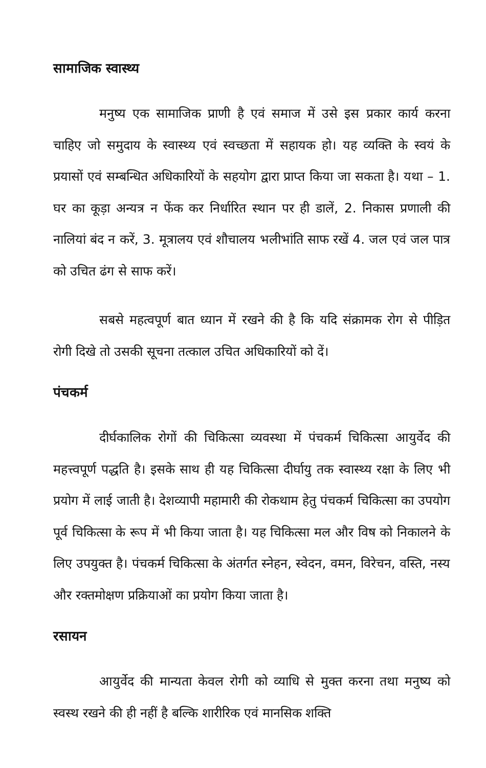सामाजिक स्वास्थ्य
मनुष्य एक सामाजिक प्राणी है एवं समाज में उसे इस प्रकार कार्य करना चाहिए जो समुदाय के स्वास्थ्य एवं स्वच्छता में सहायक हो। यह व्यक्ति के स्वयं के प्रयासों एवं सम्बन्धित अधिकारियों के सहयोग द्वारा प्राप्त किया जा सकता है। यथा – 1. घर का कूड़ा अन्यत्र न फेंक कर निर्धारित स्थान पर ही डालें, 2. निकास प्रणाली की नालियां बंद न करें, 3. मूत्रालय एवं शौचालय भलीभांति साफ रखें 4. जल एवं जल पात्र को उचित ढंग से साफ करें।
सबसे महत्वपूर्ण बात ध्यान में रखने की है कि यदि संक्रामक रोग से पीड़ित रोगी दिखे तो उसकी सूचना तत्काल उचित अधिकारियों को दें।
पंचकर्म
दीर्घकालिक रोगों की चिकित्सा व्यवस्था में पंचकर्म चिकित्सा आयुर्वेद की महत्त्वपूर्ण पद्धति है। इसके साथ ही यह चिकित्सा दीर्घायु तक स्वास्थ्य रक्षा के लिए भी प्रयोग में लाई जाती है। देशव्यापी महामारी की रोकथाम हेतु पंचकर्म चिकित्सा का उपयोग पूर्व चिकित्सा के रूप में भी किया जाता है। यह चिकित्सा मल और विष को निकालने के लिए उपयुक्त है। पंचकर्म चिकित्सा के अंतर्गत स्नेहन, स्वेदन, वमन, विरेचन, वस्ति, नस्य और रक्तमोक्षण प्रक्रियाओं का प्रयोग किया जाता है।
रसायन
आयुर्वेद की मान्यता केवल रोगी को व्याधि से मुक्त करना तथा मनुष्य को स्वस्थ रखने की ही नहीं है बल्कि शारीरिक एवं मानसिक शक्ति